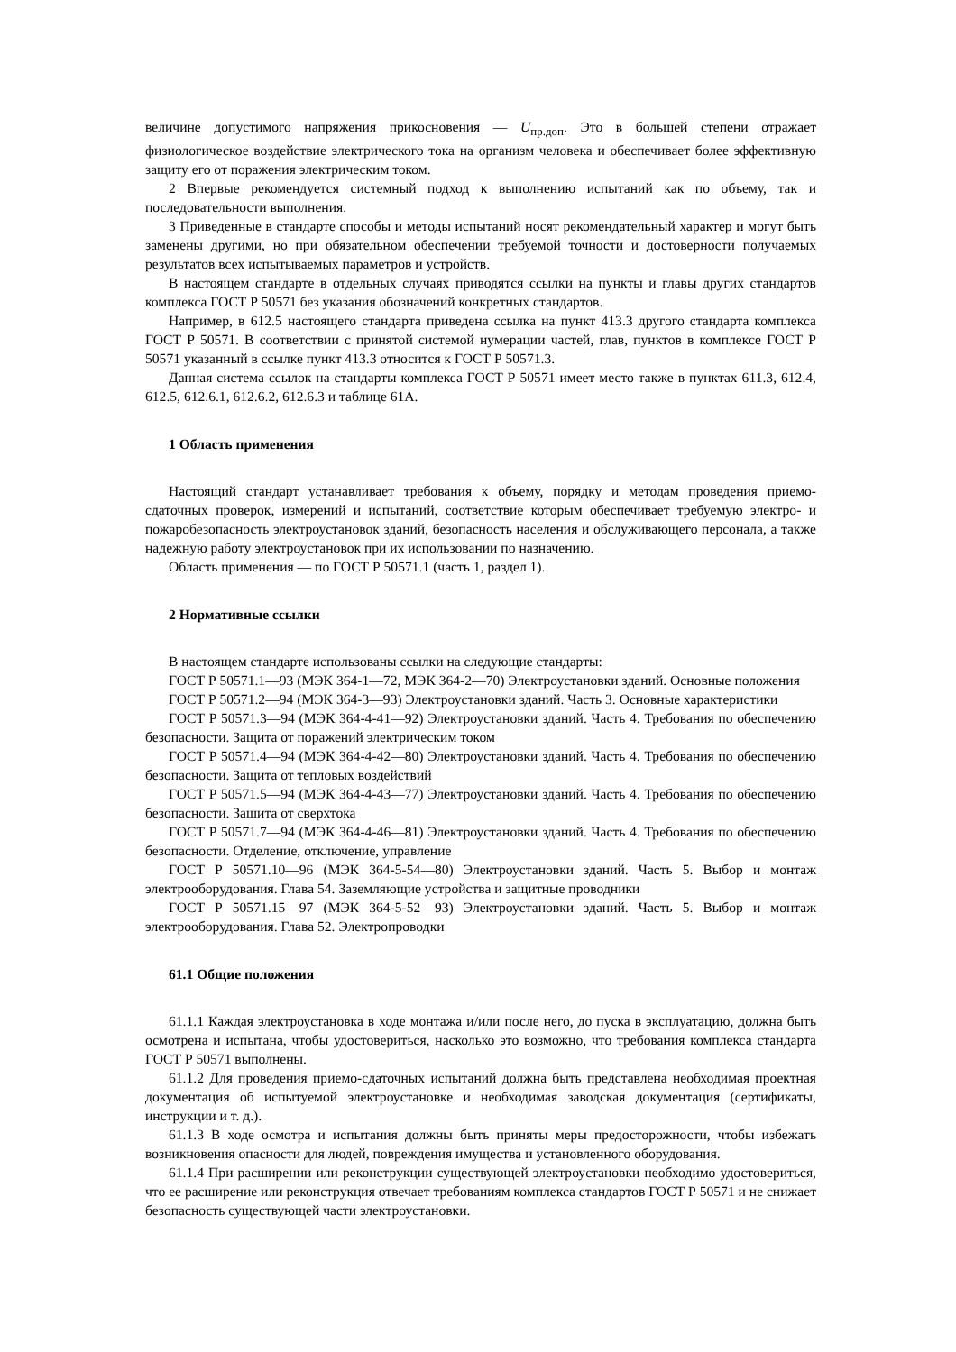величине допустимого напряжения прикосновения — U<sub>пр.доп</sub>. Это в большей степени отражает физиологическое воздействие электрического тока на организм человека и обеспечивает более эффективную защиту его от поражения электрическим током.
2 Впервые рекомендуется системный подход к выполнению испытаний как по объему, так и последовательности выполнения.
3 Приведенные в стандарте способы и методы испытаний носят рекомендательный характер и могут быть заменены другими, но при обязательном обеспечении требуемой точности и достоверности получаемых результатов всех испытываемых параметров и устройств.
В настоящем стандарте в отдельных случаях приводятся ссылки на пункты и главы других стандартов комплекса ГОСТ Р 50571 без указания обозначений конкретных стандартов.
Например, в 612.5 настоящего стандарта приведена ссылка на пункт 413.3 другого стандарта комплекса ГОСТ Р 50571. В соответствии с принятой системой нумерации частей, глав, пунктов в комплексе ГОСТ Р 50571 указанный в ссылке пункт 413.3 относится к ГОСТ Р 50571.3.
Данная система ссылок на стандарты комплекса ГОСТ Р 50571 имеет место также в пунктах 611.3, 612.4, 612.5, 612.6.1, 612.6.2, 612.6.3 и таблице 61А.
1 Область применения
Настоящий стандарт устанавливает требования к объему, порядку и методам проведения приемо-сдаточных проверок, измерений и испытаний, соответствие которым обеспечивает требуемую электро- и пожаробезопасность электроустановок зданий, безопасность населения и обслуживающего персонала, а также надежную работу электроустановок при их использовании по назначению.
Область применения — по ГОСТ Р 50571.1 (часть 1, раздел 1).
2 Нормативные ссылки
В настоящем стандарте использованы ссылки на следующие стандарты:
ГОСТ Р 50571.1—93 (МЭК 364-1—72, МЭК 364-2—70) Электроустановки зданий. Основные положения
ГОСТ Р 50571.2—94 (МЭК 364-3—93) Электроустановки зданий. Часть 3. Основные характеристики
ГОСТ Р 50571.3—94 (МЭК 364-4-41—92) Электроустановки зданий. Часть 4. Требования по обеспечению безопасности. Защита от поражений электрическим током
ГОСТ Р 50571.4—94 (МЭК 364-4-42—80) Электроустановки зданий. Часть 4. Требования по обеспечению безопасности. Защита от тепловых воздействий
ГОСТ Р 50571.5—94 (МЭК 364-4-43—77) Электроустановки зданий. Часть 4. Требования по обеспечению безопасности. Зашита от сверхтока
ГОСТ Р 50571.7—94 (МЭК 364-4-46—81) Электроустановки зданий. Часть 4. Требования по обеспечению безопасности. Отделение, отключение, управление
ГОСТ Р 50571.10—96 (МЭК 364-5-54—80) Электроустановки зданий. Часть 5. Выбор и монтаж электрооборудования. Глава 54. Заземляющие устройства и защитные проводники
ГОСТ Р 50571.15—97 (МЭК 364-5-52—93) Электроустановки зданий. Часть 5. Выбор и монтаж электрооборудования. Глава 52. Электропроводки
61.1 Общие положения
61.1.1 Каждая электроустановка в ходе монтажа и/или после него, до пуска в эксплуатацию, должна быть осмотрена и испытана, чтобы удостовериться, насколько это возможно, что требования комплекса стандарта ГОСТ Р 50571 выполнены.
61.1.2 Для проведения приемо-сдаточных испытаний должна быть представлена необходимая проектная документация об испытуемой электроустановке и необходимая заводская документация (сертификаты, инструкции и т. д.).
61.1.3 В ходе осмотра и испытания должны быть приняты меры предосторожности, чтобы избежать возникновения опасности для людей, повреждения имущества и установленного оборудования.
61.1.4 При расширении или реконструкции существующей электроустановки необходимо удостовериться, что ее расширение или реконструкция отвечает требованиям комплекса стандартов ГОСТ Р 50571 и не снижает безопасность существующей части электроустановки.